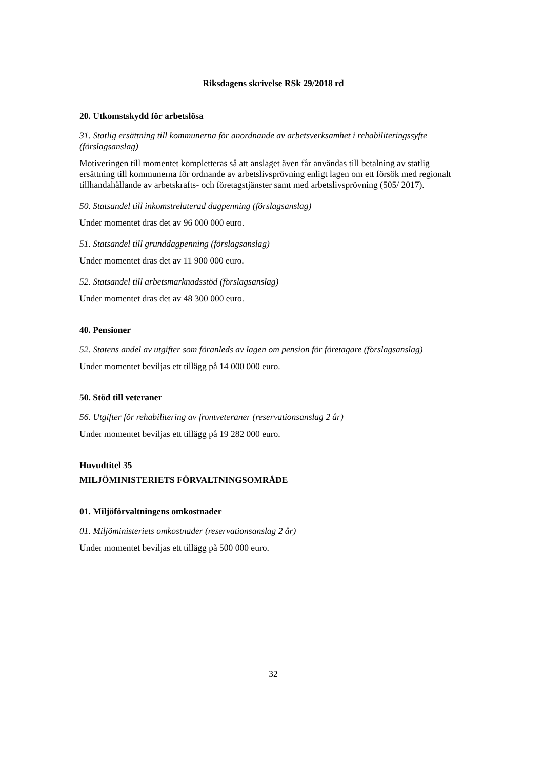Riksdagens skrivelse RSk 29/2018 rd
20. Utkomstskydd för arbetslösa
31. Statlig ersättning till kommunerna för anordnande av arbetsverksamhet i rehabiliteringssyfte (förslagsanslag)
Motiveringen till momentet kompletteras så att anslaget även får användas till betalning av statlig ersättning till kommunerna för ordnande av arbetslivsprövning enligt lagen om ett försök med regionalt tillhandahållande av arbetskrafts- och företagstjänster samt med arbetslivsprövning (505/ 2017).
50. Statsandel till inkomstrelaterad dagpenning (förslagsanslag)
Under momentet dras det av 96 000 000 euro.
51. Statsandel till grunddagpenning (förslagsanslag)
Under momentet dras det av 11 900 000 euro.
52. Statsandel till arbetsmarknadsstöd (förslagsanslag)
Under momentet dras det av 48 300 000 euro.
40. Pensioner
52. Statens andel av utgifter som föranleds av lagen om pension för företagare (förslagsanslag)
Under momentet beviljas ett tillägg på 14 000 000 euro.
50. Stöd till veteraner
56. Utgifter för rehabilitering av frontveteraner (reservationsanslag 2 år)
Under momentet beviljas ett tillägg på 19 282 000 euro.
Huvudtitel 35
MILJÖMINISTERIETS FÖRVALTNINGSOMRÅDE
01. Miljöförvaltningens omkostnader
01. Miljöministeriets omkostnader (reservationsanslag 2 år)
Under momentet beviljas ett tillägg på 500 000 euro.
32